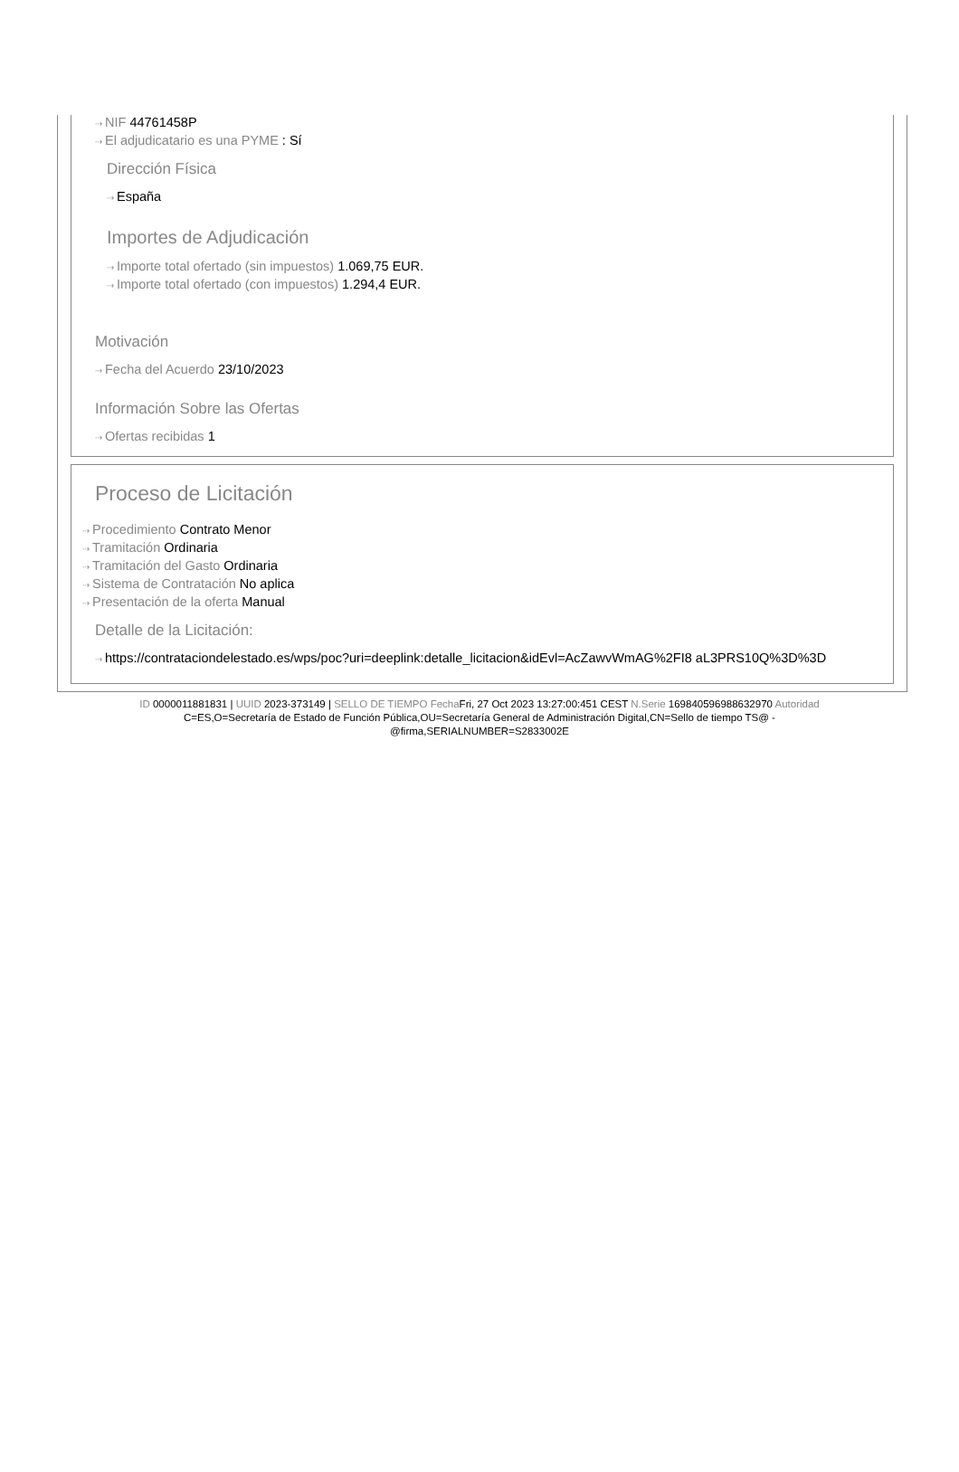⇢ NIF 44761458P
⇢ El adjudicatario es una PYME : Sí
Dirección Física
⇢ España
Importes de Adjudicación
⇢ Importe total ofertado (sin impuestos) 1.069,75 EUR.
⇢ Importe total ofertado (con impuestos) 1.294,4 EUR.
Motivación
⇢ Fecha del Acuerdo 23/10/2023
Información Sobre las Ofertas
⇢ Ofertas recibidas 1
Proceso de Licitación
⇢ Procedimiento Contrato Menor
⇢ Tramitación Ordinaria
⇢ Tramitación del Gasto Ordinaria
⇢ Sistema de Contratación No aplica
⇢ Presentación de la oferta Manual
Detalle de la Licitación:
⇢ https://contrataciondelestado.es/wps/poc?uri=deeplink:detalle_licitacion&idEvl=AcZawvWmAG%2FI8 aL3PRS10Q%3D%3D
ID 0000011881831 | UUID 2023-373149 | SELLO DE TIEMPO Fecha Fri, 27 Oct 2023 13:27:00:451 CEST N.Serie 169840596988632970 Autoridad
C=ES,O=Secretaría de Estado de Función Pública,OU=Secretaría General de Administración Digital,CN=Sello de tiempo TS@ -
@firma,SERIALNUMBER=S2833002E